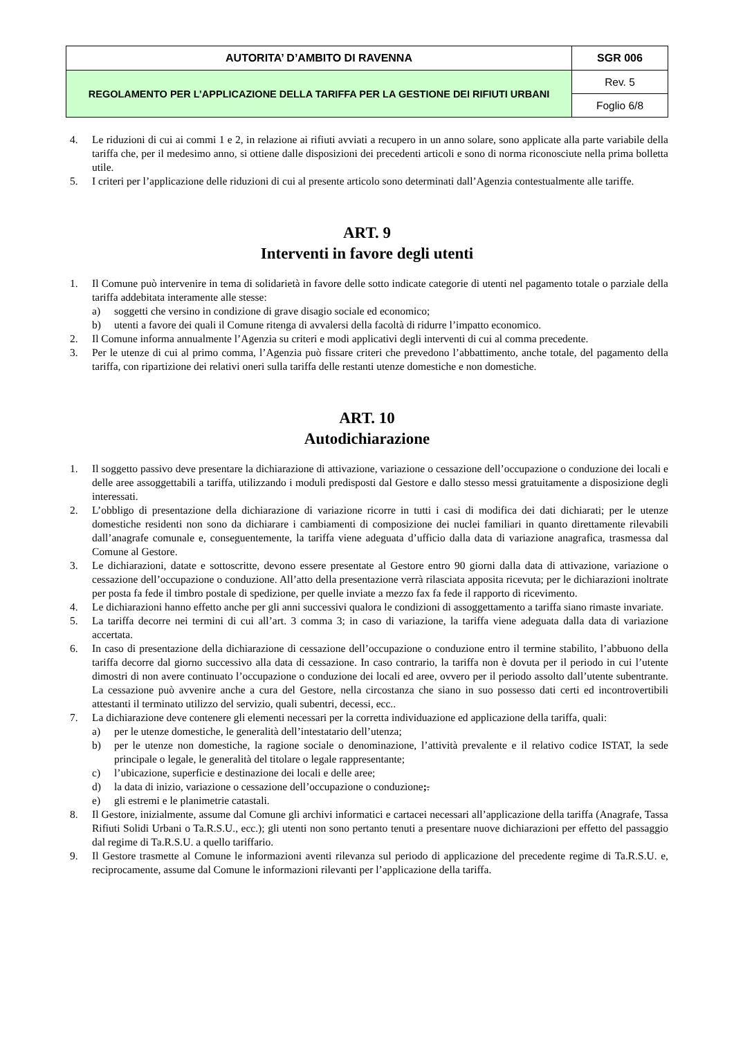| AUTORITA’ D’AMBITO DI RAVENNA | SGR 006 |
| REGOLAMENTO PER L’APPLICAZIONE DELLA TARIFFA PER LA GESTIONE DEI RIFIUTI URBANI | Rev. 5 |
| | Foglio 6/8 |
4. Le riduzioni di cui ai commi 1 e 2, in relazione ai rifiuti avviati a recupero in un anno solare, sono applicate alla parte variabile della tariffa che, per il medesimo anno, si ottiene dalle disposizioni dei precedenti articoli e sono di norma riconosciute nella prima bolletta utile.
5. I criteri per l’applicazione delle riduzioni di cui al presente articolo sono determinati dall’Agenzia contestualmente alle tariffe.
ART. 9
Interventi in favore degli utenti
1. Il Comune può intervenire in tema di solidarietà in favore delle sotto indicate categorie di utenti nel pagamento totale o parziale della tariffa addebitata interamente alle stesse:
a) soggetti che versino in condizione di grave disagio sociale ed economico;
b) utenti a favore dei quali il Comune ritenga di avvalersi della facoltà di ridurre l’impatto economico.
2. Il Comune informa annualmente l’Agenzia su criteri e modi applicativi degli interventi di cui al comma precedente.
3. Per le utenze di cui al primo comma, l’Agenzia può fissare criteri che prevedono l’abbattimento, anche totale, del pagamento della tariffa, con ripartizione dei relativi oneri sulla tariffa delle restanti utenze domestiche e non domestiche.
ART. 10
Autodichiarazione
1. Il soggetto passivo deve presentare la dichiarazione di attivazione, variazione o cessazione dell’occupazione o conduzione dei locali e delle aree assoggettabili a tariffa, utilizzando i moduli predisposti dal Gestore e dallo stesso messi gratuitamente a disposizione degli interessati.
2. L’obbligo di presentazione della dichiarazione di variazione ricorre in tutti i casi di modifica dei dati dichiarati; per le utenze domestiche residenti non sono da dichiarare i cambiamenti di composizione dei nuclei familiari in quanto direttamente rilevabili dall’anagrafe comunale e, conseguentemente, la tariffa viene adeguata d’ufficio dalla data di variazione anagrafica, trasmessa dal Comune al Gestore.
3. Le dichiarazioni, datate e sottoscritte, devono essere presentate al Gestore entro 90 giorni dalla data di attivazione, variazione o cessazione dell’occupazione o conduzione. All’atto della presentazione verrà rilasciata apposita ricevuta; per le dichiarazioni inoltrate per posta fa fede il timbro postale di spedizione, per quelle inviate a mezzo fax fa fede il rapporto di ricevimento.
4. Le dichiarazioni hanno effetto anche per gli anni successivi qualora le condizioni di assoggettamento a tariffa siano rimaste invariate.
5. La tariffa decorre nei termini di cui all’art. 3 comma 3; in caso di variazione, la tariffa viene adeguata dalla data di variazione accertata.
6. In caso di presentazione della dichiarazione di cessazione dell’occupazione o conduzione entro il termine stabilito, l’abbuono della tariffa decorre dal giorno successivo alla data di cessazione. In caso contrario, la tariffa non è dovuta per il periodo in cui l’utente dimostri di non avere continuato l’occupazione o conduzione dei locali ed aree, ovvero per il periodo assolto dall’utente subentrante. La cessazione può avvenire anche a cura del Gestore, nella circostanza che siano in suo possesso dati certi ed incontrovertibili attestanti il terminato utilizzo del servizio, quali subentri, decessi, ecc..
7. La dichiarazione deve contenere gli elementi necessari per la corretta individuazione ed applicazione della tariffa, quali:
a) per le utenze domestiche, le generalità dell’intestatario dell’utenza;
b) per le utenze non domestiche, la ragione sociale o denominazione, l’attività prevalente e il relativo codice ISTAT, la sede principale o legale, le generalità del titolare o legale rappresentante;
c) l’ubicazione, superficie e destinazione dei locali e delle aree;
d) la data di inizio, variazione o cessazione dell’occupazione o conduzione;.
e) gli estremi e le planimetrie catastali.
8. Il Gestore, inizialmente, assume dal Comune gli archivi informatici e cartacei necessari all’applicazione della tariffa (Anagrafe, Tassa Rifiuti Solidi Urbani o Ta.R.S.U., ecc.); gli utenti non sono pertanto tenuti a presentare nuove dichiarazioni per effetto del passaggio dal regime di Ta.R.S.U. a quello tariffario.
9. Il Gestore trasmette al Comune le informazioni aventi rilevanza sul periodo di applicazione del precedente regime di Ta.R.S.U. e, reciprocamente, assume dal Comune le informazioni rilevanti per l’applicazione della tariffa.